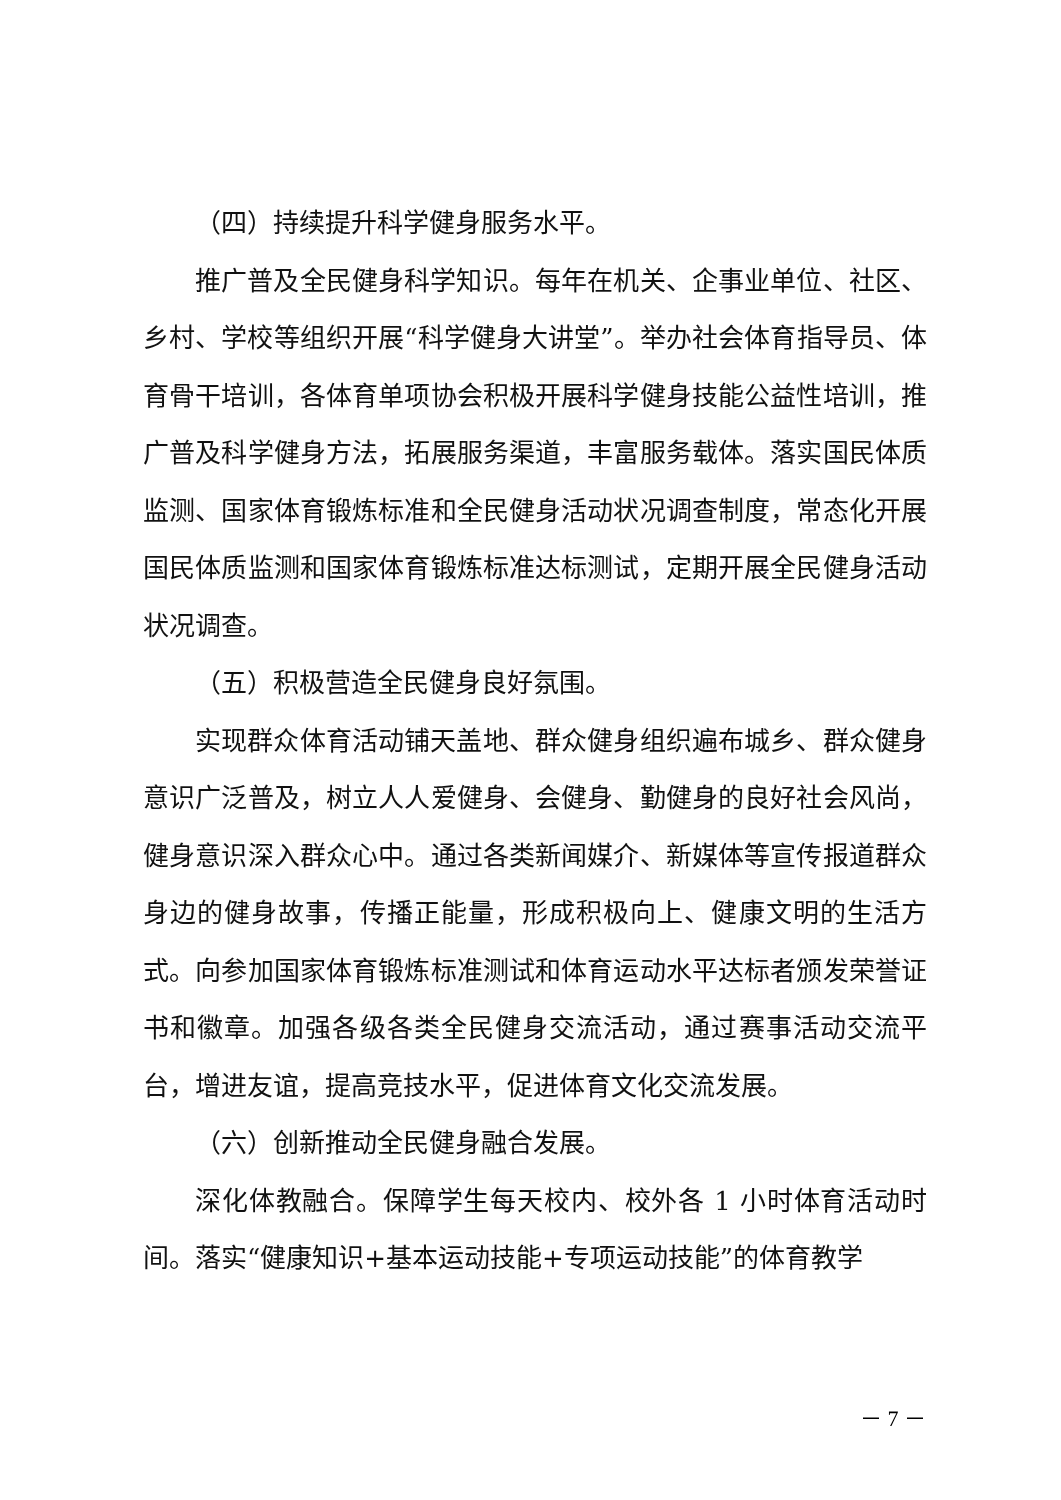（四）持续提升科学健身服务水平。
推广普及全民健身科学知识。每年在机关、企事业单位、社区、乡村、学校等组织开展“科学健身大讲堂”。举办社会体育指导员、体育骨干培训，各体育单项协会积极开展科学健身技能公益性培训，推广普及科学健身方法，拓展服务渠道，丰富服务载体。落实国民体质监测、国家体育锻炼标准和全民健身活动状况调查制度，常态化开展国民体质监测和国家体育锻炼标准达标测试，定期开展全民健身活动状况调查。
（五）积极营造全民健身良好氛围。
实现群众体育活动铺天盖地、群众健身组织遍布城乡、群众健身意识广泛普及，树立人人爱健身、会健身、勤健身的良好社会风尚，健身意识深入群众心中。通过各类新闻媒介、新媒体等宣传报道群众身边的健身故事，传播正能量，形成积极向上、健康文明的生活方式。向参加国家体育锻炼标准测试和体育运动水平达标者颁发荣誉证书和徽章。加强各级各类全民健身交流活动，通过赛事活动交流平台，增进友谊，提高竞技水平，促进体育文化交流发展。
（六）创新推动全民健身融合发展。
深化体教融合。保障学生每天校内、校外各 1 小时体育活动时间。落实“健康知识+基本运动技能+专项运动技能”的体育教学
－ 7 －